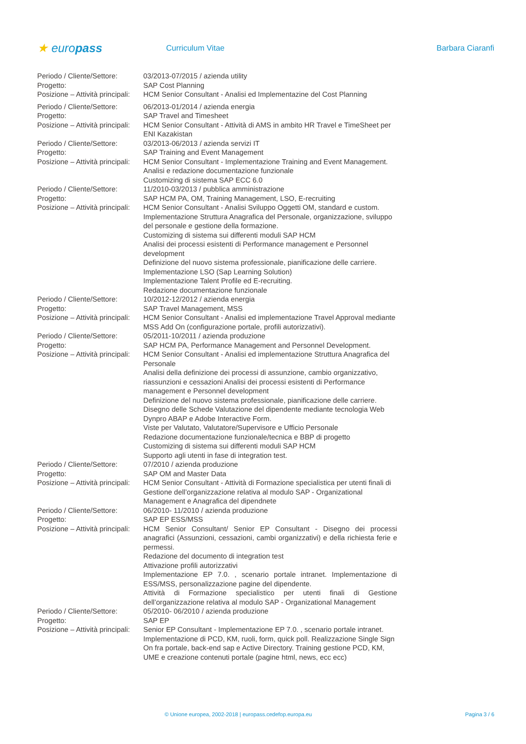★ europass
Curriculum Vitae Barbara Ciaranfi
| Periodo / Cliente/Settore: | 03/2013-07/2015 / azienda utility |
| Progetto: | SAP Cost Planning |
| Posizione – Attività principali: | HCM Senior Consultant - Analisi ed Implementazine del Cost Planning |
| Periodo / Cliente/Settore: | 06/2013-01/2014 / azienda energia |
| Progetto: | SAP Travel and Timesheet |
| Posizione – Attività principali: | HCM Senior Consultant - Attività di AMS in ambito HR Travel e TimeSheet per ENI Kazakistan |
| Periodo / Cliente/Settore: | 03/2013-06/2013 / azienda servizi IT |
| Progetto: | SAP Training and Event Management |
| Posizione – Attività principali: | HCM Senior Consultant - Implementazione Training and Event Management. Analisi e redazione documentazione funzionale Customizing di sistema SAP ECC 6.0 |
| Periodo / Cliente/Settore: | 11/2010-03/2013 / pubblica amministrazione |
| Progetto: | SAP HCM PA, OM, Training Management, LSO, E-recruiting |
| Posizione – Attività principali: | HCM Senior Consultant - Analisi Sviluppo Oggetti OM, standard e custom. Implementazione Struttura Anagrafica del Personale, organizzazione, sviluppo del personale e gestione della formazione. Customizing di sistema sui differenti moduli SAP HCM Analisi dei processi esistenti di Performance management e Personnel development Definizione del nuovo sistema professionale, pianificazione delle carriere. Implementazione LSO (Sap Learning Solution) Implementazione Talent Profile ed E-recruiting. Redazione documentazione funzionale |
| Periodo / Cliente/Settore: | 10/2012-12/2012 / azienda energia |
| Progetto: | SAP Travel Management, MSS |
| Posizione – Attività principali: | HCM Senior Consultant - Analisi ed implementazione Travel Approval mediante MSS Add On (configurazione portale, profili autorizzativi). |
| Periodo / Cliente/Settore: | 05/2011-10/2011 / azienda produzione |
| Progetto: | SAP HCM PA, Performance Management and Personnel Development. |
| Posizione – Attività principali: | HCM Senior Consultant - Analisi ed implementazione Struttura Anagrafica del Personale Analisi della definizione dei processi di assunzione, cambio organizzativo, riassunzioni e cessazioni Analisi dei processi esistenti di Performance management e Personnel development Definizione del nuovo sistema professionale, pianificazione delle carriere. Disegno delle Schede Valutazione del dipendente mediante tecnologia Web Dynpro ABAP e Adobe Interactive Form. Viste per Valutato, Valutatore/Supervisore e Ufficio Personale Redazione documentazione funzionale/tecnica e BBP di progetto Customizing di sistema sui differenti moduli SAP HCM Supporto agli utenti in fase di integration test. |
| Periodo / Cliente/Settore: | 07/2010 / azienda produzione |
| Progetto: | SAP OM and Master Data |
| Posizione – Attività principali: | HCM Senior Consultant - Attività di Formazione specialistica per utenti finali di Gestione dell’organizzazione relativa al modulo SAP - Organizational Management e Anagrafica del dipendnete |
| Periodo / Cliente/Settore: | 06/2010- 11/2010 / azienda produzione |
| Progetto: | SAP EP ESS/MSS |
| Posizione – Attività principali: | HCM Senior Consultant/ Senior EP Consultant - Disegno dei processi anagrafici (Assunzioni, cessazioni, cambi organizzativi) e della richiesta ferie e permessi. Redazione del documento di integration test Attivazione profili autorizzativi Implementazione EP 7.0. , scenario portale intranet. Implementazione di ESS/MSS, personalizzazione pagine del dipendente. Attività di Formazione specialistico per utenti finali di Gestione dell’organizzazione relativa al modulo SAP - Organizational Management |
| Periodo / Cliente/Settore: | 05/2010- 06/2010 / azienda produzione |
| Progetto: | SAP EP |
| Posizione – Attività principali: | Senior EP Consultant - Implementazione EP 7.0. , scenario portale intranet. Implementazione di PCD, KM, ruoli, form, quick poll. Realizzazione Single Sign On fra portale, back-end sap e Active Directory. Training gestione PCD, KM, UME e creazione contenuti portale (pagine html, news, ecc ecc) |
© Unione europea, 2002-2018 | europass.cedefop.europa.eu Pagina 3 / 6